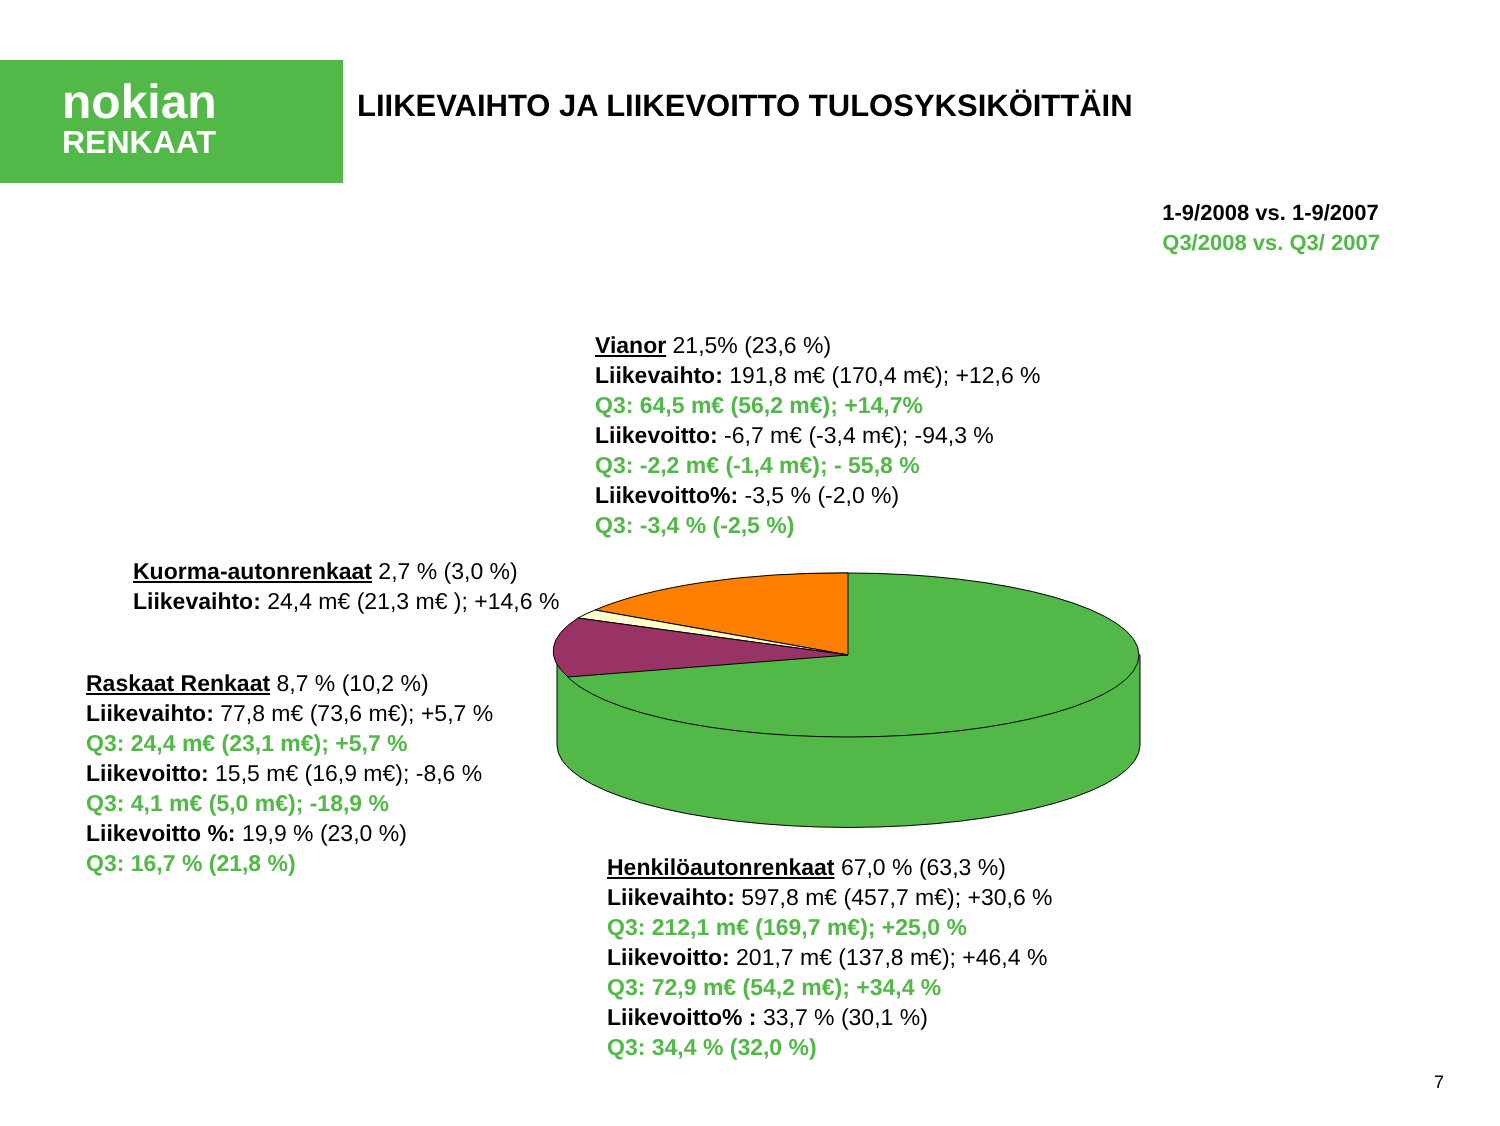nokian
RENKAAT
LIIKEVAIHTO JA LIIKEVOITTO TULOSYKSIKÖITTÄIN
1-9/2008 vs. 1-9/2007
Q3/2008 vs. Q3/ 2007
Vianor 21,5% (23,6 %)
Liikevaihto: 191,8 m€ (170,4 m€); +12,6 %
Q3: 64,5 m€ (56,2 m€); +14,7%
Liikevoitto: -6,7 m€ (-3,4 m€); -94,3 %
Q3: -2,2 m€ (-1,4 m€); - 55,8 %
Liikevoitto%: -3,5 % (-2,0 %)
Q3: -3,4 % (-2,5 %)
Kuorma-autonrenkaat 2,7 % (3,0 %)
Liikevaihto: 24,4 m€ (21,3 m€ ); +14,6 %
Raskaat Renkaat 8,7 % (10,2 %)
Liikevaihto: 77,8 m€ (73,6 m€); +5,7 %
Q3: 24,4 m€ (23,1 m€); +5,7 %
Liikevoitto: 15,5 m€ (16,9 m€); -8,6 %
Q3: 4,1 m€ (5,0 m€); -18,9 %
Liikevoitto %: 19,9 % (23,0 %)
Q3: 16,7 % (21,8 %)
Henkilöautonrenkaat 67,0 % (63,3 %)
Liikevaihto: 597,8 m€ (457,7 m€); +30,6 %
Q3: 212,1 m€ (169,7 m€); +25,0 %
Liikevoitto: 201,7 m€ (137,8 m€); +46,4 %
Q3: 72,9 m€ (54,2 m€); +34,4 %
Liikevoitto% : 33,7 % (30,1 %)
Q3: 34,4 % (32,0 %)
7